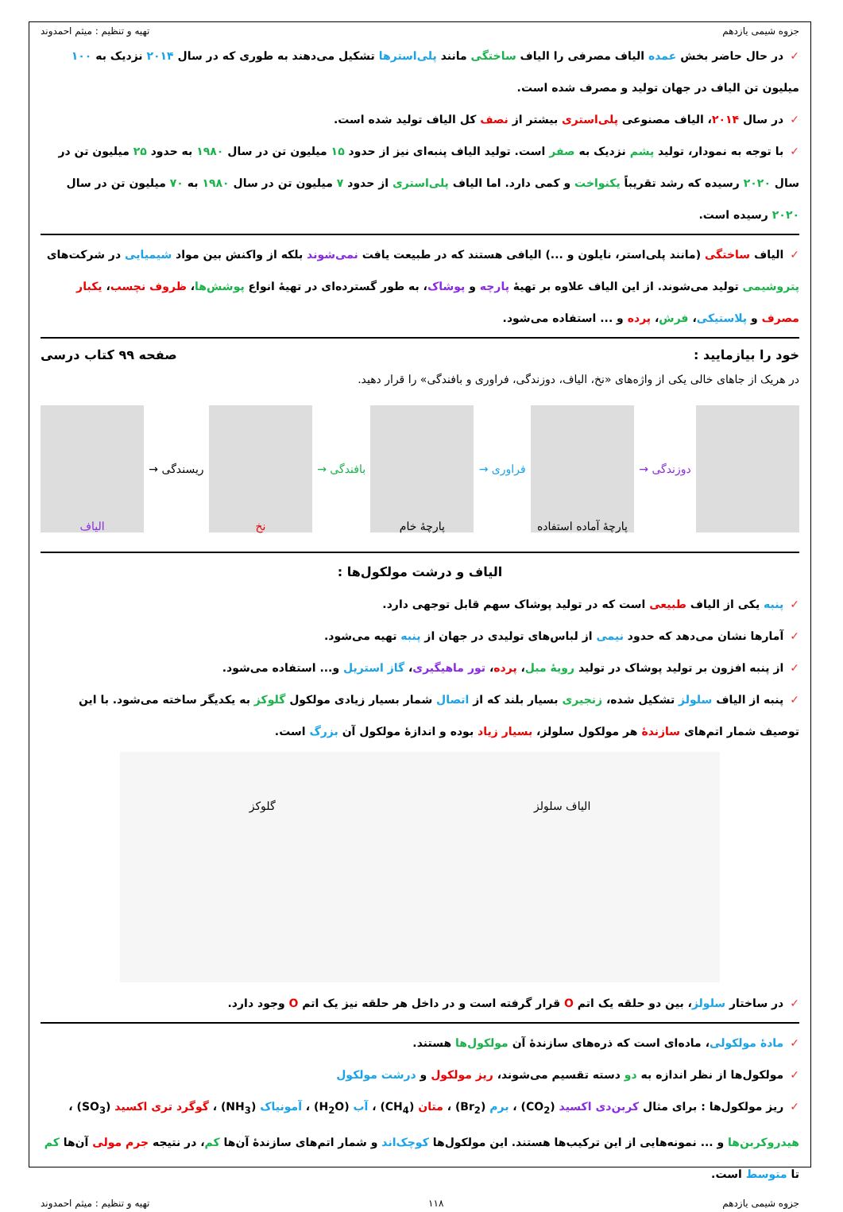جزوه شیمی یازدهم تهیه و تنظیم : میثم احمدوند
✓در حال حاضر بخش عمده الیاف مصرفی را الیاف ساختگی مانند پلی‌استرها تشکیل می‌دهند به طوری که در سال ۲۰۱۴ نزدیک به ۱۰۰ میلیون تن الیاف در جهان تولید و مصرف شده است.
✓در سال ۲۰۱۴، الیاف مصنوعی پلی‌استری بیشتر از نصف کل الیاف تولید شده است.
✓با توجه به نمودار، تولید پشم نزدیک به صفر است. تولید الیاف پنبه‌ای نیز از حدود ۱۵ میلیون تن در سال ۱۹۸۰ به حدود ۲۵ میلیون تن در سال ۲۰۲۰ رسیده که رشد تقریباً یکنواخت و کمی دارد. اما الیاف پلی‌استری از حدود ۷ میلیون تن در سال ۱۹۸۰ به ۷۰ میلیون تن در سال ۲۰۲۰ رسیده است.
✓الیاف ساختگی (مانند پلی‌استر، نایلون و ...) الیافی هستند که در طبیعت یافت نمی‌شوند بلکه از واکنش بین مواد شیمیایی در شرکت‌های پتروشیمی تولید می‌شوند. از این الیاف علاوه بر تهیهٔ پارچه و پوشاک، به طور گسترده‌ای در تهیهٔ انواع پوشش‌ها، ظروف نچسب، یکبار مصرف و پلاستیکی، فرش، پرده و ... استفاده می‌شود.
خود را بیازمایید : صفحه ۹۹ کتاب درسی
در هریک از جاهای خالی یکی از واژه‌های «نخ، الیاف، دوزندگی، فراوری و بافندگی» را قرار دهید.
دوزندگی →
پارچهٔ آماده استفاده
فراوری →
پارچهٔ خام
بافندگی →
نخ
ریسندگی →
الیاف
الیاف و درشت مولکول‌ها :
✓پنبه یکی از الیاف طبیعی است که در تولید پوشاک سهم قابل توجهی دارد.
✓آمارها نشان می‌دهد که حدود نیمی از لباس‌های تولیدی در جهان از پنبه تهیه می‌شود.
✓از پنبه افزون بر تولید پوشاک در تولید رویهٔ مبل، پرده، تور ماهیگیری، گاز استریل و... استفاده می‌شود.
✓پنبه از الیاف سلولز تشکیل شده، زنجیری بسیار بلند که از اتصال شمار بسیار زیادی مولکول گلوکز به یکدیگر ساخته می‌شود. با این توصیف شمار اتم‌های سازندهٔ هر مولکول سلولز، بسیار زیاد بوده و اندازهٔ مولکول آن بزرگ است.
الیاف سلولز گلوکز
✓در ساختار سلولز، بین دو حلقه یک اتم O قرار گرفته است و در داخل هر حلقه نیز یک اتم O وجود دارد.
✓مادهٔ مولکولی، ماده‌ای است که ذره‌های سازندهٔ آن مولکول‌ها هستند.
✓مولکول‌ها از نظر اندازه به دو دسته تقسیم می‌شوند، ریز مولکول و درشت مولکول
✓ریز مولکول‌ها : برای مثال کربن‌دی اکسید (CO<sub>2</sub>) ، برم (Br<sub>2</sub>) ، متان (CH<sub>4</sub>) ، آب (H<sub>2</sub>O) ، آمونیاک (NH<sub>3</sub>) ، گوگرد تری اکسید (SO<sub>3</sub>) ، هیدروکربن‌ها و ... نمونه‌هایی از این ترکیب‌ها هستند. این مولکول‌ها کوچک‌اند و شمار اتم‌های سازندهٔ آن‌ها کم، در نتیجه جرم مولی آن‌ها کم تا متوسط است.
جزوه شیمی یازدهم ۱۱۸ تهیه و تنظیم : میثم احمدوند